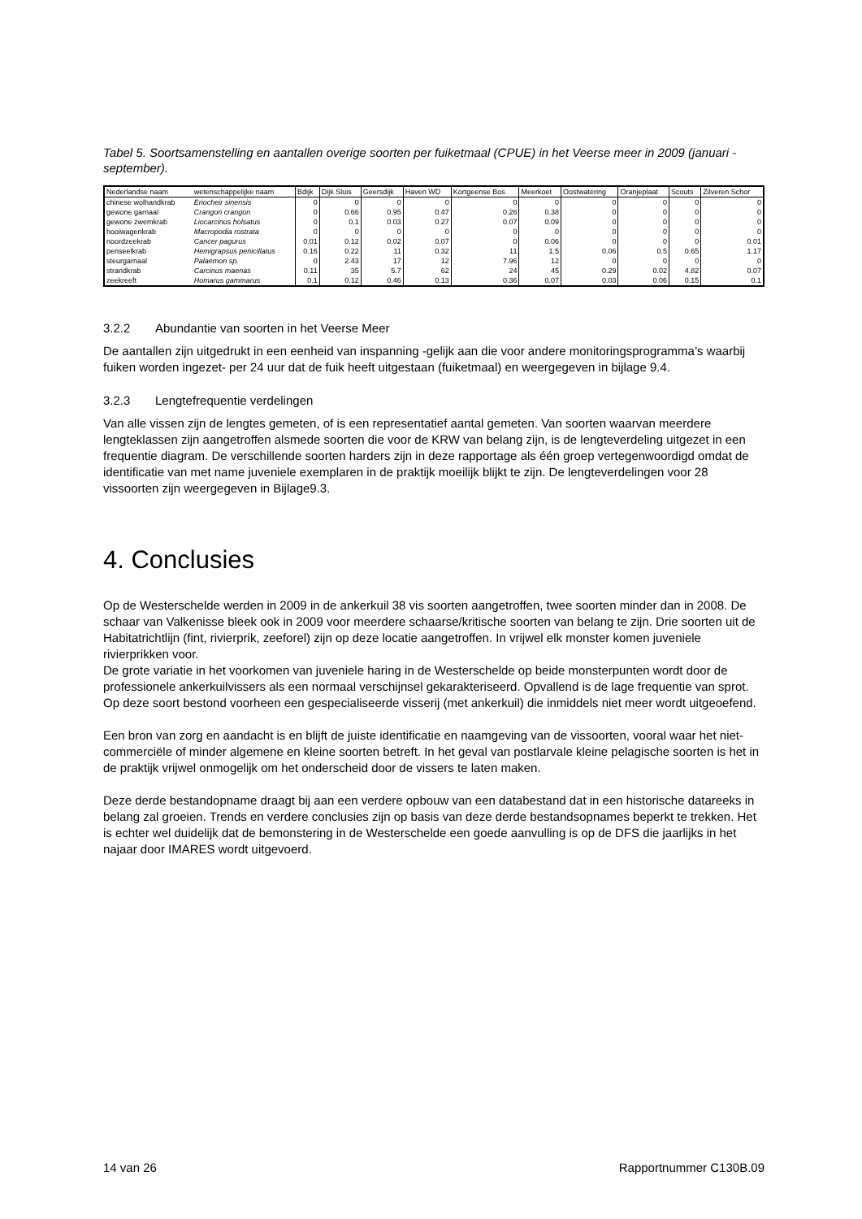Tabel 5. Soortsamenstelling en aantallen overige soorten per fuiketmaal (CPUE) in het Veerse meer in 2009 (januari -september).
| Nederlandse naam | wetenschappelijke naam | Bdijk | Dijk Sluis | Geersdijk | Haven WD | Kortgeense Bos | Meerkoet | Oostwatering | Oranjeplaat | Scouts | Zilveren Schor |
| --- | --- | --- | --- | --- | --- | --- | --- | --- | --- | --- | --- |
| chinese wolhandkrab | Eriocheir sinensis | 0 | 0 | 0 | 0 | 0 | 0 | 0 | 0 | 0 | 0 |
| gewone garnaal | Crangon crangon | 0 | 0.66 | 0.95 | 0.47 | 0.26 | 0.38 | 0 | 0 | 0 | 0 |
| gewone zwemkrab | Liocarcinus holsatus | 0 | 0.1 | 0.03 | 0.27 | 0.07 | 0.09 | 0 | 0 | 0 | 0 |
| hooiwagenkrab | Macropodia rostrata | 0 | 0 | 0 | 0 | 0 | 0 | 0 | 0 | 0 | 0 |
| noordzeekrab | Cancer pagurus | 0.01 | 0.12 | 0.02 | 0.07 | 0 | 0.06 | 0 | 0 | 0 | 0.01 |
| penseelkrab | Hemigrapsus penicillatus | 0.16 | 0.22 | 11 | 0.32 | 11 | 1.5 | 0.06 | 0.5 | 0.65 | 1.17 |
| steurgarnaal | Palaemon sp. | 0 | 2.43 | 17 | 12 | 7.96 | 12 | 0 | 0 | 0 | 0 |
| strandkrab | Carcinus maenas | 0.11 | 35 | 5.7 | 62 | 24 | 45 | 0.29 | 0.02 | 4.82 | 0.07 |
| zeekreeft | Homarus gammarus | 0.1 | 0.12 | 0.46 | 0.13 | 0.36 | 0.07 | 0.03 | 0.06 | 0.15 | 0.1 |
3.2.2 Abundantie van soorten in het Veerse Meer
De aantallen zijn uitgedrukt in een eenheid van inspanning -gelijk aan die voor andere monitoringsprogramma’s waarbij fuiken worden ingezet- per 24 uur dat de fuik heeft uitgestaan (fuiketmaal) en weergegeven in bijlage 9.4.
3.2.3 Lengtefrequentie verdelingen
Van alle vissen zijn de lengtes gemeten, of is een representatief aantal gemeten. Van soorten waarvan meerdere lengteklassen zijn aangetroffen alsmede soorten die voor de KRW van belang zijn, is de lengteverdeling uitgezet in een frequentie diagram. De verschillende soorten harders zijn in deze rapportage als één groep vertegenwoordigd omdat de identificatie van met name juveniele exemplaren in de praktijk moeilijk blijkt te zijn. De lengteverdelingen voor 28 vissoorten zijn weergegeven in Bijlage9.3.
4. Conclusies
Op de Westerschelde werden in 2009 in de ankerkuil 38 vis soorten aangetroffen, twee soorten minder dan in 2008. De schaar van Valkenisse bleek ook in 2009 voor meerdere schaarse/kritische soorten van belang te zijn. Drie soorten uit de Habitatrichtlijn (fint, rivierprik, zeeforel) zijn op deze locatie aangetroffen. In vrijwel elk monster komen juveniele rivierprikken voor.
De grote variatie in het voorkomen van juveniele haring in de Westerschelde op beide monsterpunten wordt door de professionele ankerkuilvissers als een normaal verschijnsel gekarakteriseerd. Opvallend is de lage frequentie van sprot. Op deze soort bestond voorheen een gespecialiseerde visserij (met ankerkuil) die inmiddels niet meer wordt uitgeoefend.
Een bron van zorg en aandacht is en blijft de juiste identificatie en naamgeving van de vissoorten, vooral waar het niet-commerciële of minder algemene en kleine soorten betreft. In het geval van postlarvale kleine pelagische soorten is het in de praktijk vrijwel onmogelijk om het onderscheid door de vissers te laten maken.
Deze derde bestandopname draagt bij aan een verdere opbouw van een databestand dat in een historische datareeks in belang zal groeien. Trends en verdere conclusies zijn op basis van deze derde bestandsopnames beperkt te trekken. Het is echter wel duidelijk dat de bemonstering in de Westerschelde een goede aanvulling is op de DFS die jaarlijks in het najaar door IMARES wordt uitgevoerd.
14 van 26 Rapportnummer C130B.09